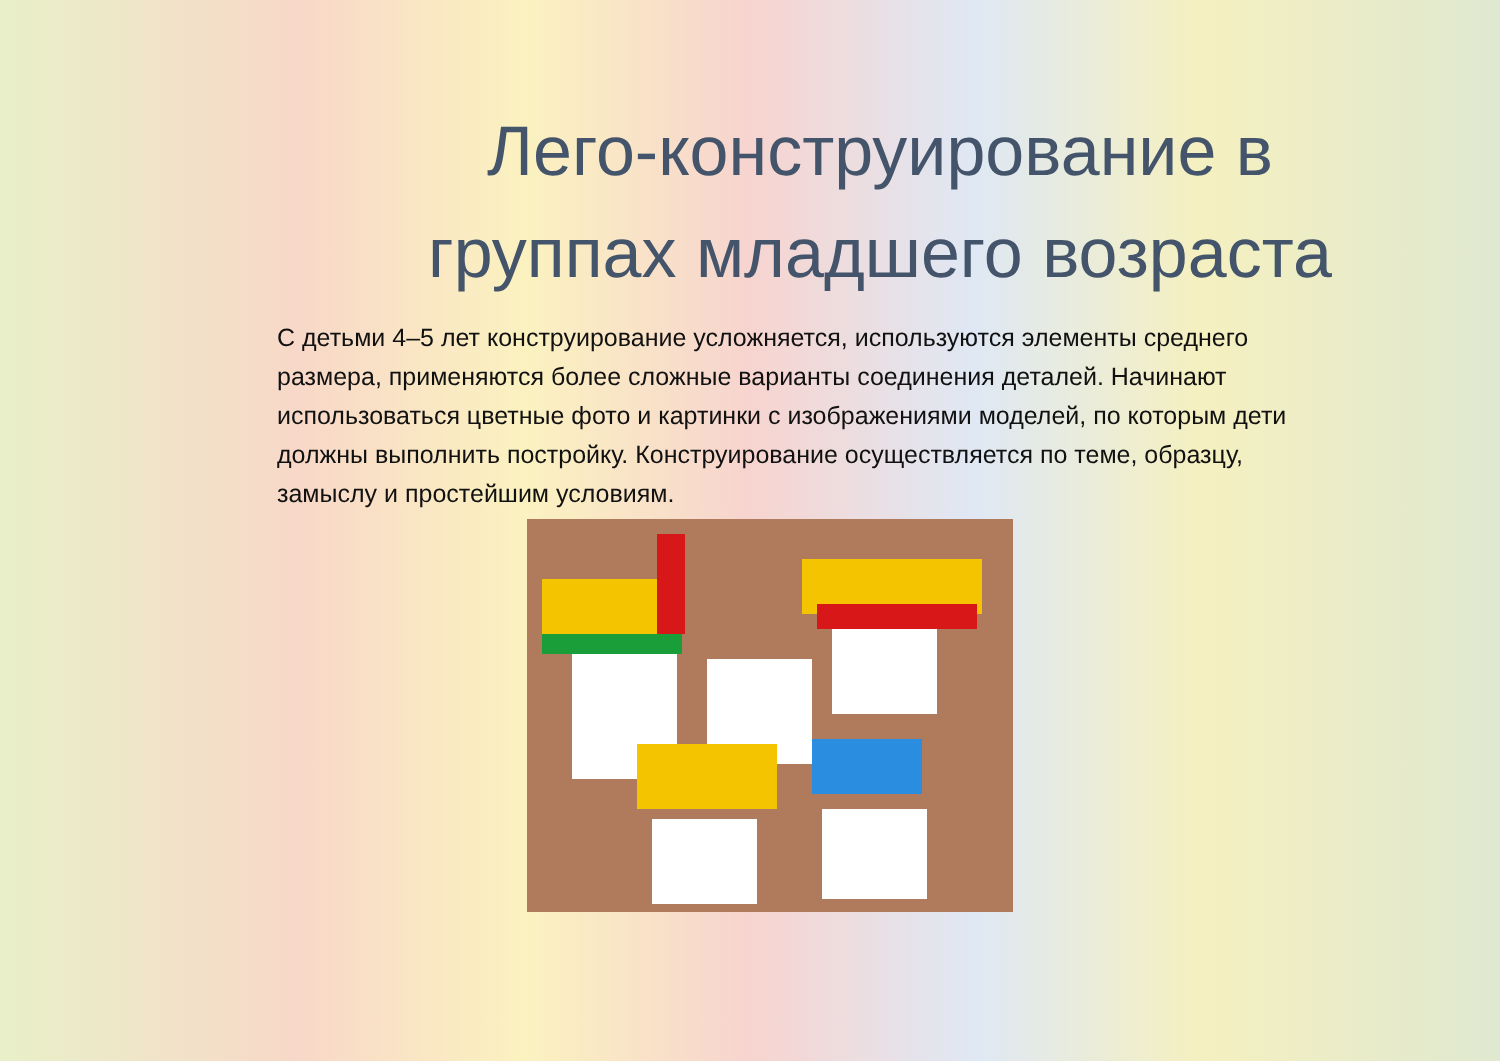Лего-конструирование в
группах младшего возраста
С детьми 4–5 лет конструирование усложняется, используются элементы среднего размера, применяются более сложные варианты соединения деталей. Начинают использоваться цветные фото и картинки с изображениями моделей, по которым дети должны выполнить постройку. Конструирование осуществляется по теме, образцу, замыслу и простейшим условиям.